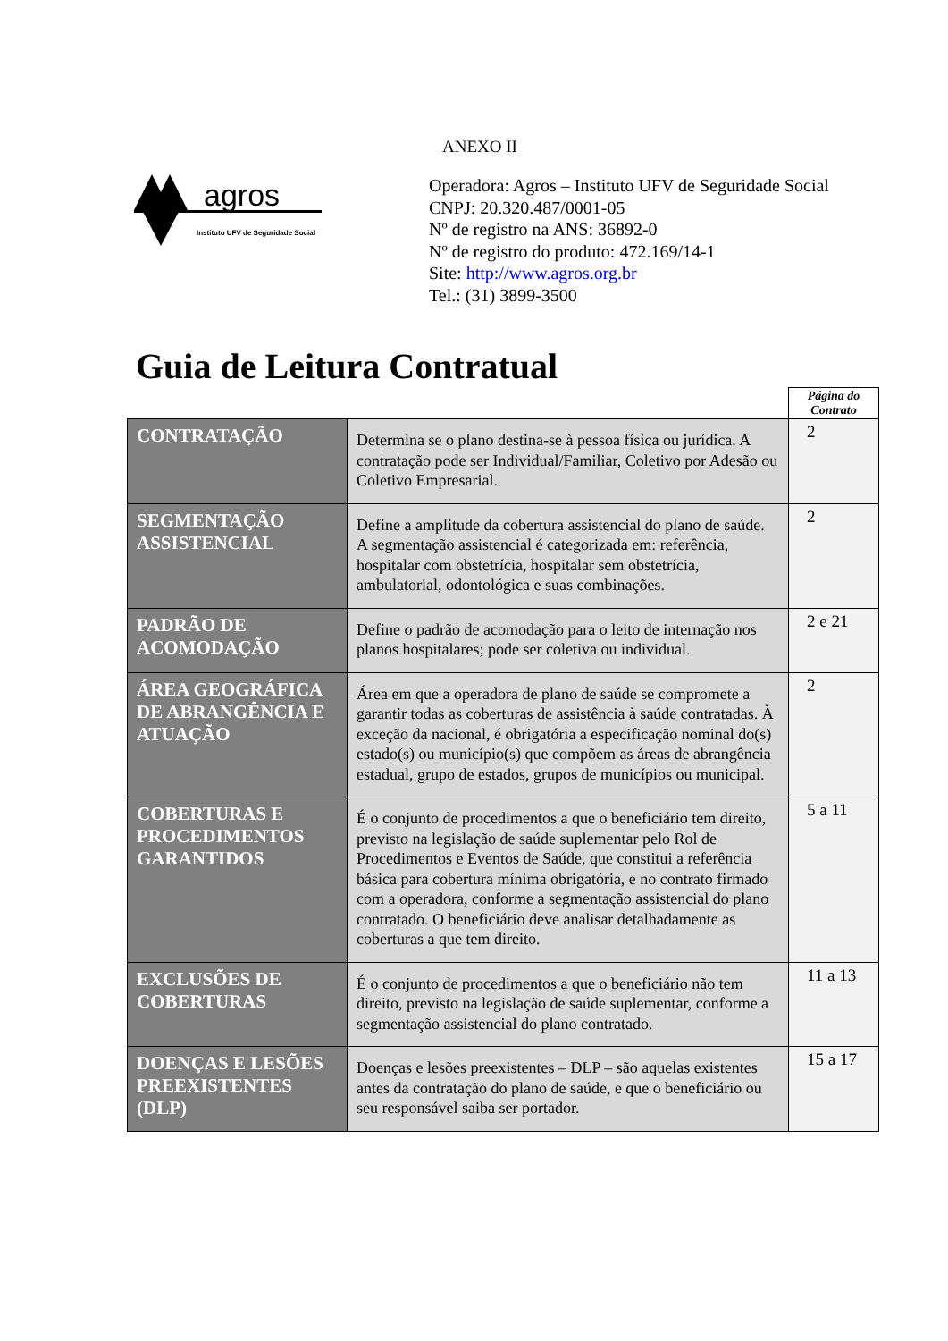ANEXO II
agros
Instituto UFV de Seguridade Social
Operadora: Agros – Instituto UFV de Seguridade Social
CNPJ: 20.320.487/0001-05
Nº de registro na ANS: 36892-0
Nº de registro do produto: 472.169/14-1
Site: http://www.agros.org.br
Tel.: (31) 3899-3500
Guia de Leitura Contratual
| | | Página do Contrato |
| CONTRATAÇÃO | Determina se o plano destina-se à pessoa física ou jurídica. A contratação pode ser Individual/Familiar, Coletivo por Adesão ou Coletivo Empresarial. | 2 |
| SEGMENTAÇÃO ASSISTENCIAL | Define a amplitude da cobertura assistencial do plano de saúde. A segmentação assistencial é categorizada em: referência, hospitalar com obstetrícia, hospitalar sem obstetrícia, ambulatorial, odontológica e suas combinações. | 2 |
| PADRÃO DE ACOMODAÇÃO | Define o padrão de acomodação para o leito de internação nos planos hospitalares; pode ser coletiva ou individual. | 2 e 21 |
| ÁREA GEOGRÁFICA DE ABRANGÊNCIA E ATUAÇÃO | Área em que a operadora de plano de saúde se compromete a garantir todas as coberturas de assistência à saúde contratadas. À exceção da nacional, é obrigatória a especificação nominal do(s) estado(s) ou município(s) que compõem as áreas de abrangência estadual, grupo de estados, grupos de municípios ou municipal. | 2 |
| COBERTURAS E PROCEDIMENTOS GARANTIDOS | É o conjunto de procedimentos a que o beneficiário tem direito, previsto na legislação de saúde suplementar pelo Rol de Procedimentos e Eventos de Saúde, que constitui a referência básica para cobertura mínima obrigatória, e no contrato firmado com a operadora, conforme a segmentação assistencial do plano contratado. O beneficiário deve analisar detalhadamente as coberturas a que tem direito. | 5 a 11 |
| EXCLUSÕES DE COBERTURAS | É o conjunto de procedimentos a que o beneficiário não tem direito, previsto na legislação de saúde suplementar, conforme a segmentação assistencial do plano contratado. | 11 a 13 |
| DOENÇAS E LESÕES PREEXISTENTES (DLP) | Doenças e lesões preexistentes – DLP – são aquelas existentes antes da contratação do plano de saúde, e que o beneficiário ou seu responsável saiba ser portador. | 15 a 17 |